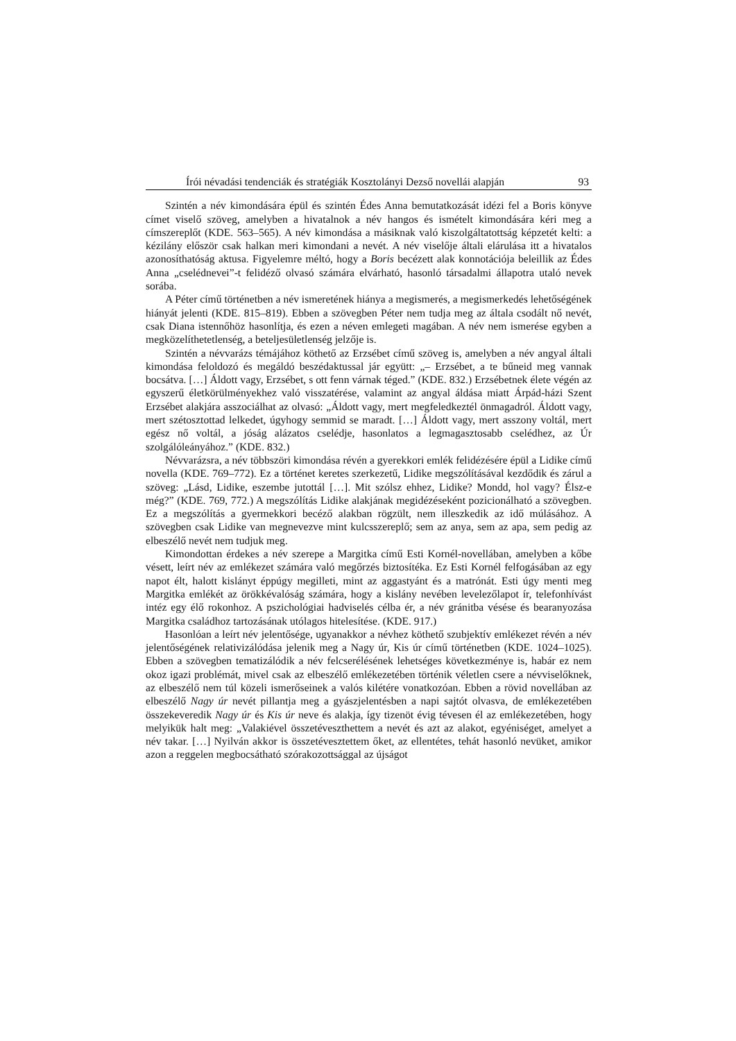Írói névadási tendenciák és stratégiák Kosztolányi Dezső novellái alapján 93
Szintén a név kimondására épül és szintén Édes Anna bemutatkozását idézi fel a Boris könyve címet viselő szöveg, amelyben a hivatalnok a név hangos és ismételt kimondására kéri meg a címszereplőt (KDE. 563–565). A név kimondása a másiknak való kiszolgáltatottság képzetét kelti: a kézilány először csak halkan meri kimondani a nevét. A név viselője általi elárulása itt a hivatalos azonosíthatóság aktusa. Figyelemre méltó, hogy a Boris becézett alak konnotációja beleillik az Édes Anna „cselédnevei”-t felidéző olvasó számára elvárható, hasonló társadalmi állapotra utaló nevek sorába.
A Péter című történetben a név ismeretének hiánya a megismerés, a megismerkedés lehetőségének hiányát jelenti (KDE. 815–819). Ebben a szövegben Péter nem tudja meg az általa csodált nő nevét, csak Diana istennőhöz hasonlítja, és ezen a néven emlegeti magában. A név nem ismerése egyben a megközelíthetetlenség, a beteljesületlenség jelzője is.
Szintén a névvarázs témájához köthető az Erzsébet című szöveg is, amelyben a név angyal általi kimondása feloldozó és megáldó beszédaktussal jár együtt: „– Erzsébet, a te bűneid meg vannak bocsátva. […] Áldott vagy, Erzsébet, s ott fenn várnak téged.” (KDE. 832.) Erzsébetnek élete végén az egyszerű életkörülményekhez való visszatérése, valamint az angyal áldása miatt Árpád-házi Szent Erzsébet alakjára asszociálhat az olvasó: „Áldott vagy, mert megfeledkeztél önmagadról. Áldott vagy, mert szétosztottad lelkedet, úgyhogy semmid se maradt. […] Áldott vagy, mert asszony voltál, mert egész nő voltál, a jóság alázatos cselédje, hasonlatos a legmagasztosabb cselédhez, az Úr szolgálóleányához.” (KDE. 832.)
Névvarázsra, a név többszöri kimondása révén a gyerekkori emlék felidézésére épül a Lidike című novella (KDE. 769–772). Ez a történet keretes szerkezetű, Lidike megszólításával kezdődik és zárul a szöveg: „Lásd, Lidike, eszembe jutottál […]. Mit szólsz ehhez, Lidike? Mondd, hol vagy? Élsz-e még?” (KDE. 769, 772.) A megszólítás Lidike alakjának megidézéseként pozicionálható a szövegben. Ez a megszólítás a gyermekkori becéző alakban rögzült, nem illeszkedik az idő múlásához. A szövegben csak Lidike van megnevezve mint kulcsszereplő; sem az anya, sem az apa, sem pedig az elbeszélő nevét nem tudjuk meg.
Kimondottan érdekes a név szerepe a Margitka című Esti Kornél-novellában, amelyben a kőbe vésett, leírt név az emlékezet számára való megőrzés biztosítéka. Ez Esti Kornél felfogásában az egy napot élt, halott kislányt éppúgy megilleti, mint az aggastyánt és a matrónát. Esti úgy menti meg Margitka emlékét az örökkévalóság számára, hogy a kislány nevében levelezőlapot ír, telefonhívást intéz egy élő rokonhoz. A pszichológiai hadviselés célba ér, a név gránitba vésése és bearanyozása Margitka családhoz tartozásának utólagos hitelesítése. (KDE. 917.)
Hasonlóan a leírt név jelentősége, ugyanakkor a névhez köthető szubjektív emlékezet révén a név jelentőségének relativizálódása jelenik meg a Nagy úr, Kis úr című történetben (KDE. 1024–1025). Ebben a szövegben tematizálódik a név felcserélésének lehetséges következménye is, habár ez nem okoz igazi problémát, mivel csak az elbeszélő emlékezetében történik véletlen csere a névviselőknek, az elbeszélő nem túl közeli ismerőseinek a valós kilétére vonatkozóan. Ebben a rövid novellában az elbeszélő Nagy úr nevét pillantja meg a gyászjelentésben a napi sajtót olvasva, de emlékezetében összekeveredik Nagy úr és Kis úr neve és alakja, így tizenöt évig tévesen él az emlékezetében, hogy melyikük halt meg: „Valakiével összetéveszthettem a nevét és azt az alakot, egyéniséget, amelyet a név takar. […] Nyilván akkor is összetévesztettem őket, az ellentétes, tehát hasonló nevüket, amikor azon a reggelen megbocsátható szórakozottsággal az újságot